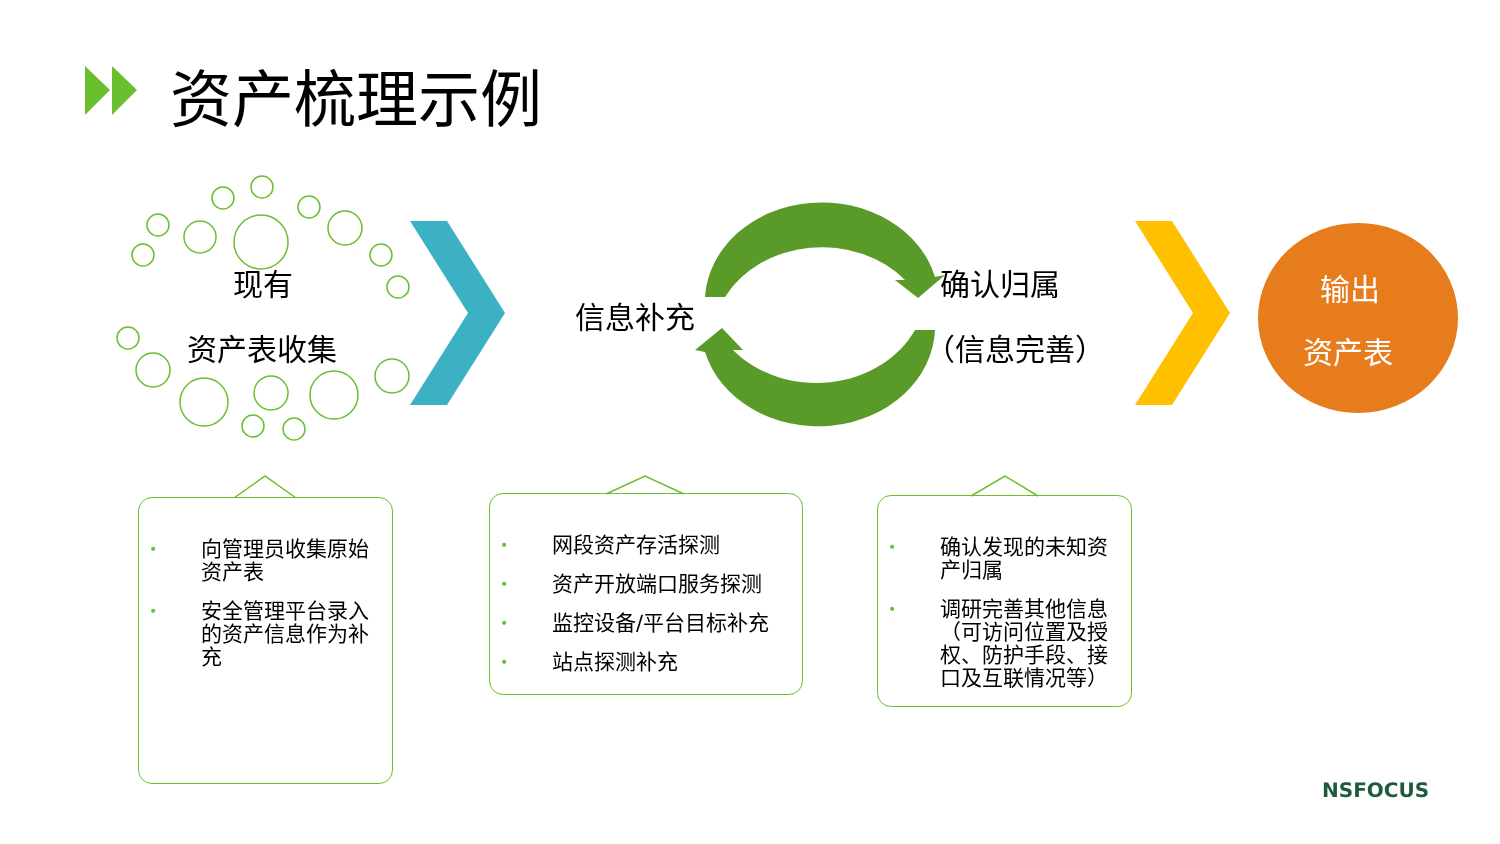资产梳理示例
现有
资产表收集
信息补充
确认归属
（信息完善）
输出
资产表
• 向管理员收集原始
资产表
• 安全管理平台录入
的资产信息作为补
充
• 网段资产存活探测
• 资产开放端口服务探测
• 监控设备/平台目标补充
• 站点探测补充
• 确认发现的未知资
产归属
• 调研完善其他信息
（可访问位置及授
权、防护手段、接
口及互联情况等）
NSFOCUS